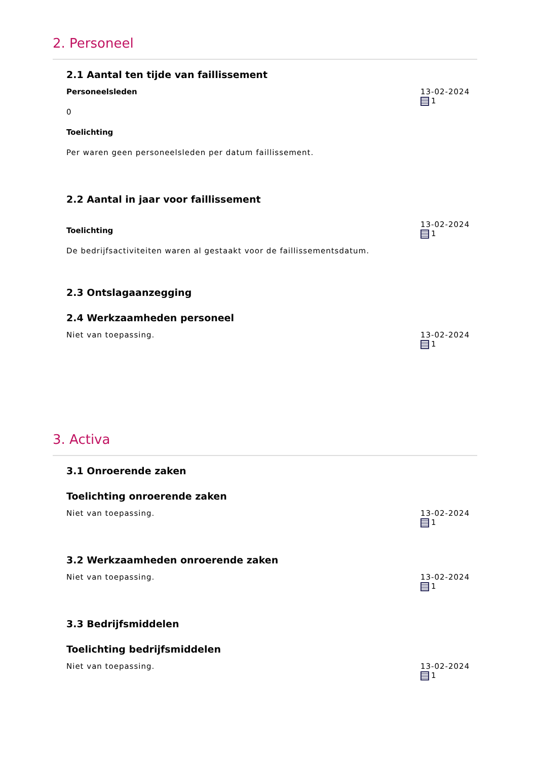2. Personeel
2.1 Aantal ten tijde van faillissement
Personeelsleden
0
Toelichting
Per waren geen personeelsleden per datum faillissement.
13-02-2024
1
2.2 Aantal in jaar voor faillissement
Toelichting
De bedrijfsactiviteiten waren al gestaakt voor de faillissementsdatum.
13-02-2024
1
2.3 Ontslagaanzegging
2.4 Werkzaamheden personeel
Niet van toepassing. 13-02-2024
1
3. Activa
3.1 Onroerende zaken
Toelichting onroerende zaken
Niet van toepassing. 13-02-2024
1
3.2 Werkzaamheden onroerende zaken
Niet van toepassing. 13-02-2024
1
3.3 Bedrijfsmiddelen
Toelichting bedrijfsmiddelen
Niet van toepassing. 13-02-2024
1